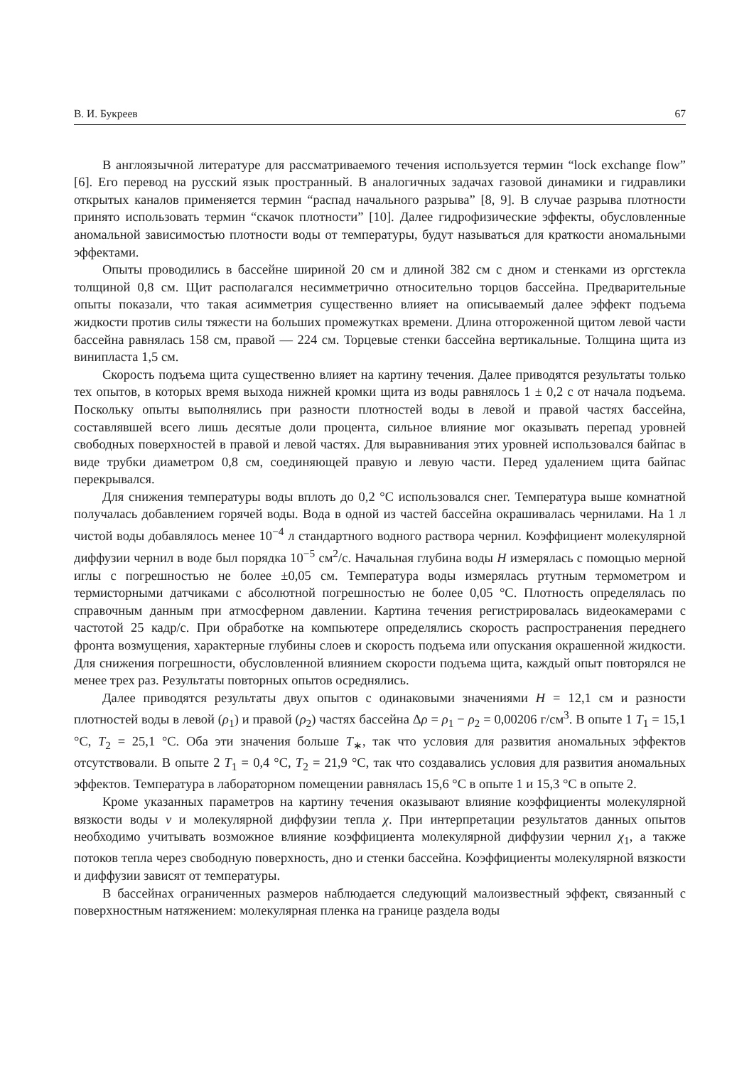В. И. Букреев 67
В англоязычной литературе для рассматриваемого течения используется термин “lock exchange flow” [6]. Его перевод на русский язык пространный. В аналогичных задачах газовой динамики и гидравлики открытых каналов применяется термин “распад начального разрыва” [8, 9]. В случае разрыва плотности принято использовать термин “скачок плотности” [10]. Далее гидрофизические эффекты, обусловленные аномальной зависимостью плотности воды от температуры, будут называться для краткости аномальными эффектами.
Опыты проводились в бассейне шириной 20 см и длиной 382 см с дном и стенками из оргстекла толщиной 0,8 см. Щит располагался несимметрично относительно торцов бассейна. Предварительные опыты показали, что такая асимметрия существенно влияет на описываемый далее эффект подъема жидкости против силы тяжести на больших промежутках времени. Длина отгороженной щитом левой части бассейна равнялась 158 см, правой — 224 см. Торцевые стенки бассейна вертикальные. Толщина щита из винипласта 1,5 см.
Скорость подъема щита существенно влияет на картину течения. Далее приводятся результаты только тех опытов, в которых время выхода нижней кромки щита из воды равнялось 1 ± 0,2 с от начала подъема. Поскольку опыты выполнялись при разности плотностей воды в левой и правой частях бассейна, составлявшей всего лишь десятые доли процента, сильное влияние мог оказывать перепад уровней свободных поверхностей в правой и левой частях. Для выравнивания этих уровней использовался байпас в виде трубки диаметром 0,8 см, соединяющей правую и левую части. Перед удалением щита байпас перекрывался.
Для снижения температуры воды вплоть до 0,2 °C использовался снег. Температура выше комнатной получалась добавлением горячей воды. Вода в одной из частей бассейна окрашивалась чернилами. На 1 л чистой воды добавлялось менее 10<sup>−4</sup> л стандартного водного раствора чернил. Коэффициент молекулярной диффузии чернил в воде был порядка 10<sup>−5</sup> см<sup>2</sup>/с. Начальная глубина воды H измерялась с помощью мерной иглы с погрешностью не более ±0,05 см. Температура воды измерялась ртутным термометром и термисторными датчиками с абсолютной погрешностью не более 0,05 °C. Плотность определялась по справочным данным при атмосферном давлении. Картина течения регистрировалась видеокамерами с частотой 25 кадр/с. При обработке на компьютере определялись скорость распространения переднего фронта возмущения, характерные глубины слоев и скорость подъема или опускания окрашенной жидкости. Для снижения погрешности, обусловленной влиянием скорости подъема щита, каждый опыт повторялся не менее трех раз. Результаты повторных опытов осреднялись.
Далее приводятся результаты двух опытов с одинаковыми значениями H = 12,1 см и разности плотностей воды в левой (ρ<sub>1</sub>) и правой (ρ<sub>2</sub>) частях бассейна Δρ = ρ<sub>1</sub> − ρ<sub>2</sub> = 0,00206 г/см<sup>3</sup>. В опыте 1 T<sub>1</sub> = 15,1 °C, T<sub>2</sub> = 25,1 °C. Оба эти значения больше T<sub>∗</sub>, так что условия для развития аномальных эффектов отсутствовали. В опыте 2 T<sub>1</sub> = 0,4 °C, T<sub>2</sub> = 21,9 °C, так что создавались условия для развития аномальных эффектов. Температура в лабораторном помещении равнялась 15,6 °C в опыте 1 и 15,3 °C в опыте 2.
Кроме указанных параметров на картину течения оказывают влияние коэффициенты молекулярной вязкости воды ν и молекулярной диффузии тепла χ. При интерпретации результатов данных опытов необходимо учитывать возможное влияние коэффициента молекулярной диффузии чернил χ<sub>1</sub>, а также потоков тепла через свободную поверхность, дно и стенки бассейна. Коэффициенты молекулярной вязкости и диффузии зависят от температуры.
В бассейнах ограниченных размеров наблюдается следующий малоизвестный эффект, связанный с поверхностным натяжением: молекулярная пленка на границе раздела воды